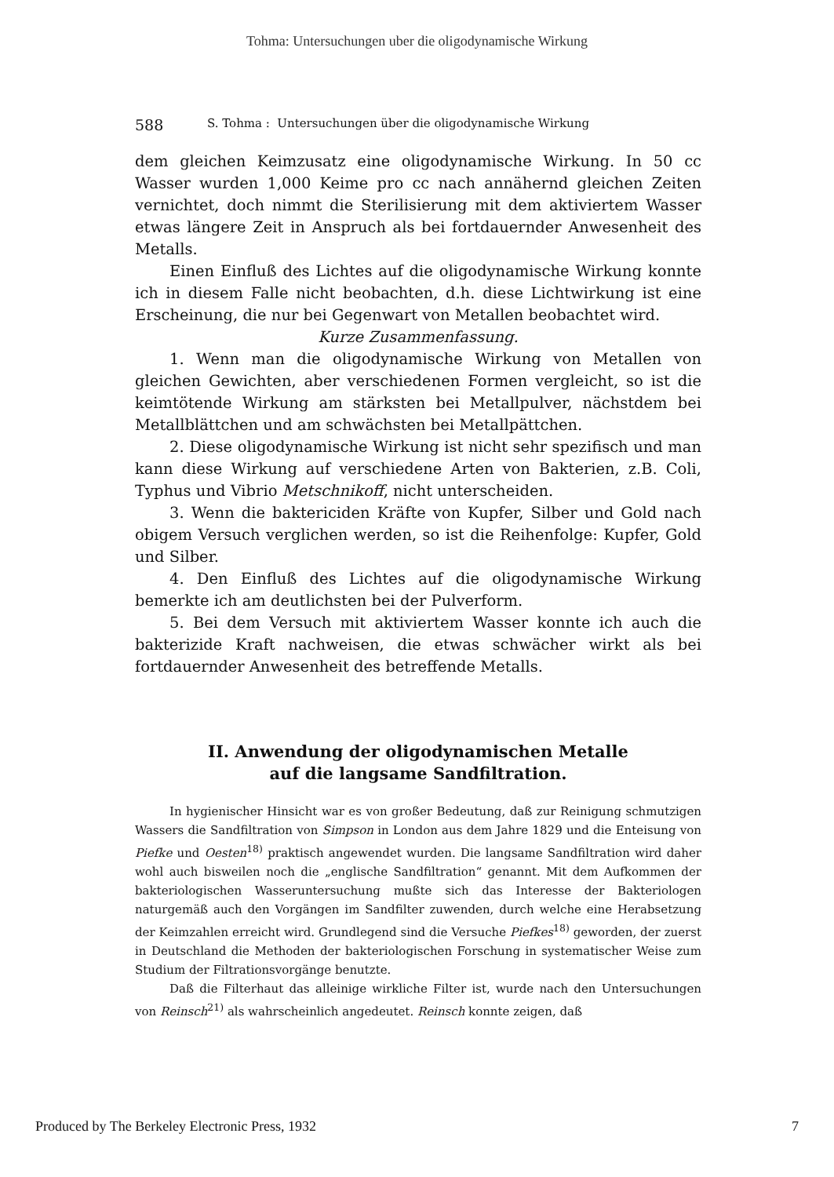Tohma: Untersuchungen uber die oligodynamische Wirkung
588 S. Tohma : Untersuchungen über die oligodynamische Wirkung
dem gleichen Keimzusatz eine oligodynamische Wirkung. In 50 cc Wasser wurden 1,000 Keime pro cc nach annähernd gleichen Zeiten vernichtet, doch nimmt die Sterilisierung mit dem aktiviertem Wasser etwas längere Zeit in Anspruch als bei fortdauernder Anwesenheit des Metalls.
Einen Einfluß des Lichtes auf die oligodynamische Wirkung konnte ich in diesem Falle nicht beobachten, d.h. diese Lichtwirkung ist eine Erscheinung, die nur bei Gegenwart von Metallen beobachtet wird.
Kurze Zusammenfassung.
1. Wenn man die oligodynamische Wirkung von Metallen von gleichen Gewichten, aber verschiedenen Formen vergleicht, so ist die keimtötende Wirkung am stärksten bei Metallpulver, nächstdem bei Metallblättchen und am schwächsten bei Metallpättchen.
2. Diese oligodynamische Wirkung ist nicht sehr spezifisch und man kann diese Wirkung auf verschiedene Arten von Bakterien, z.B. Coli, Typhus und Vibrio Metschnikoff, nicht unterscheiden.
3. Wenn die baktericiden Kräfte von Kupfer, Silber und Gold nach obigem Versuch verglichen werden, so ist die Reihenfolge: Kupfer, Gold und Silber.
4. Den Einfluß des Lichtes auf die oligodynamische Wirkung bemerkte ich am deutlichsten bei der Pulverform.
5. Bei dem Versuch mit aktiviertem Wasser konnte ich auch die bakterizide Kraft nachweisen, die etwas schwächer wirkt als bei fortdauernder Anwesenheit des betreffende Metalls.
II. Anwendung der oligodynamischen Metalle
auf die langsame Sandfiltration.
In hygienischer Hinsicht war es von großer Bedeutung, daß zur Reinigung schmutzigen Wassers die Sandfiltration von Simpson in London aus dem Jahre 1829 und die Enteisung von Piefke und Oesten<sup>18)</sup> praktisch angewendet wurden. Die langsame Sandfiltration wird daher wohl auch bisweilen noch die „englische Sandfiltration“ genannt. Mit dem Aufkommen der bakteriologischen Wasseruntersuchung mußte sich das Interesse der Bakteriologen naturgemäß auch den Vorgängen im Sandfilter zuwenden, durch welche eine Herabsetzung der Keimzahlen erreicht wird. Grundlegend sind die Versuche Piefkes<sup>18)</sup> geworden, der zuerst in Deutschland die Methoden der bakteriologischen Forschung in systematischer Weise zum Studium der Filtrationsvorgänge benutzte.
Daß die Filterhaut das alleinige wirkliche Filter ist, wurde nach den Untersuchungen von Reinsch<sup>21)</sup> als wahrscheinlich angedeutet. Reinsch konnte zeigen, daß
Produced by The Berkeley Electronic Press, 1932 7